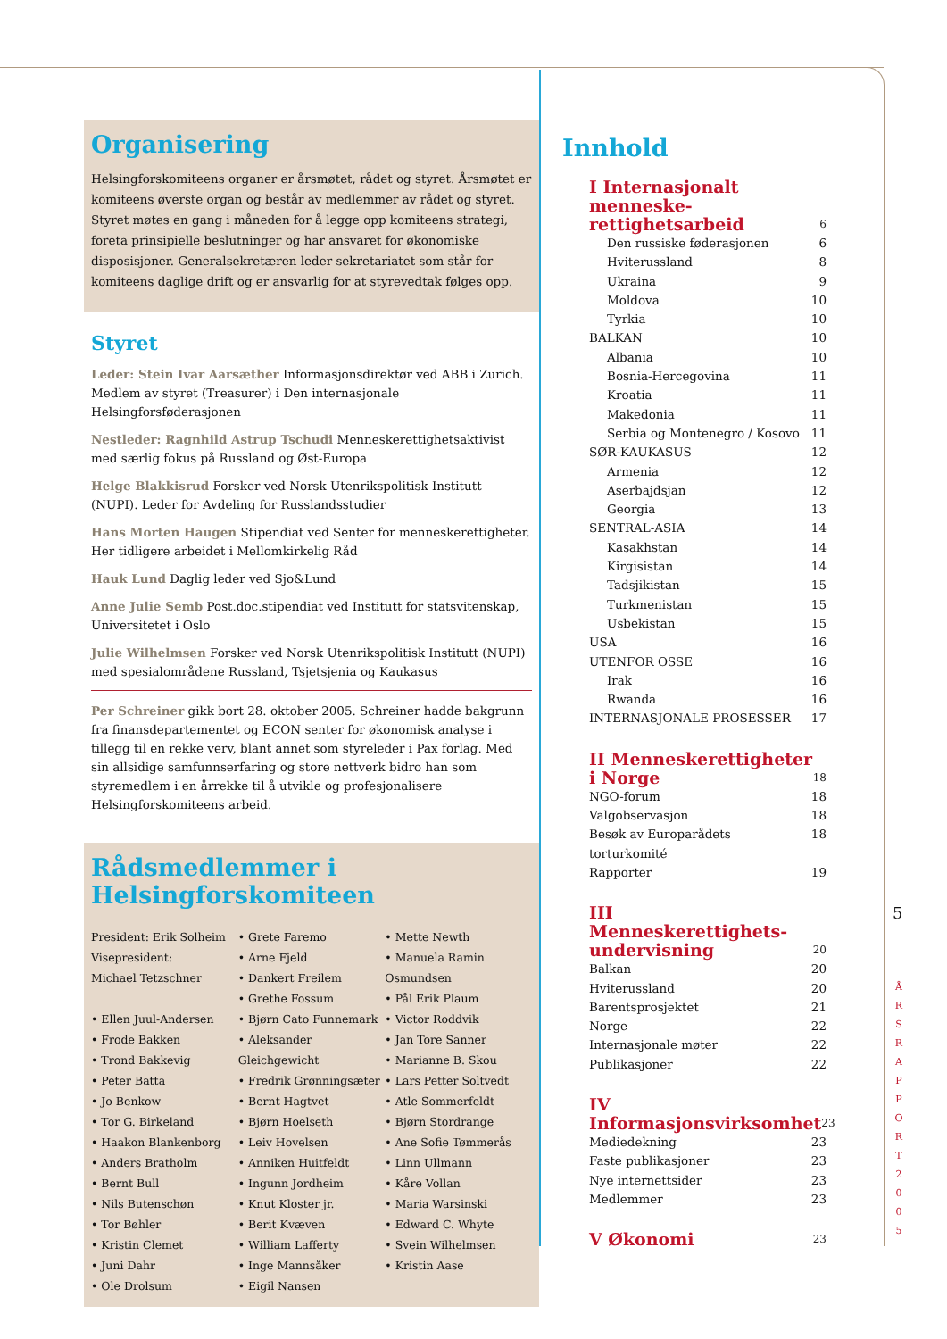Organisering
Helsingforskomiteens organer er årsmøtet, rådet og styret. Årsmøtet er komiteens øverste organ og består av medlemmer av rådet og styret. Styret møtes en gang i måneden for å legge opp komiteens strategi, foreta prinsipielle beslutninger og har ansvaret for økonomiske disposisjoner. Generalsekretæren leder sekretariatet som står for komiteens daglige drift og er ansvarlig for at styrevedtak følges opp.
Styret
Leder: Stein Ivar Aarsæther Informasjonsdirektør ved ABB i Zurich. Medlem av styret (Treasurer) i Den internasjonale Helsingforsføderasjonen
Nestleder: Ragnhild Astrup Tschudi Menneskerettighetsaktivist med særlig fokus på Russland og Øst-Europa
Helge Blakkisrud Forsker ved Norsk Utenrikspolitisk Institutt (NUPI). Leder for Avdeling for Russlandsstudier
Hans Morten Haugen Stipendiat ved Senter for menneskerettigheter. Her tidligere arbeidet i Mellomkirkelig Råd
Hauk Lund Daglig leder ved Sjo&Lund
Anne Julie Semb Post.doc.stipendiat ved Institutt for statsvitenskap, Universitetet i Oslo
Julie Wilhelmsen Forsker ved Norsk Utenrikspolitisk Institutt (NUPI) med spesialområdene Russland, Tsjetsjenia og Kaukasus
Per Schreiner gikk bort 28. oktober 2005. Schreiner hadde bakgrunn fra finansdepartementet og ECON senter for økonomisk analyse i tillegg til en rekke verv, blant annet som styreleder i Pax forlag. Med sin allsidige samfunnserfaring og store nettverk bidro han som styremedlem i en årrekke til å utvikle og profesjonalisere Helsingforskomiteens arbeid.
Rådsmedlemmer i Helsingforskomiteen
President: Erik Solheim
Visepresident:
Michael Tetzschner
• Ellen Juul-Andersen
• Frode Bakken
• Trond Bakkevig
• Peter Batta
• Jo Benkow
• Tor G. Birkeland
• Haakon Blankenborg
• Anders Bratholm
• Bernt Bull
• Nils Butenschøn
• Tor Bøhler
• Kristin Clemet
• Juni Dahr
• Ole Drolsum
• Grete Faremo
• Arne Fjeld
• Dankert Freilem
• Grethe Fossum
• Bjørn Cato Funnemark
• Aleksander Gleichgewicht
• Fredrik Grønningsæter
• Bernt Hagtvet
• Bjørn Hoelseth
• Leiv Hovelsen
• Anniken Huitfeldt
• Ingunn Jordheim
• Knut Kloster jr.
• Berit Kvæven
• William Lafferty
• Inge Mannsåker
• Eigil Nansen
• Mette Newth
• Manuela Ramin Osmundsen
• Pål Erik Plaum
• Victor Roddvik
• Jan Tore Sanner
• Marianne B. Skou
• Lars Petter Soltvedt
• Atle Sommerfeldt
• Bjørn Stordrange
• Ane Sofie Tømmerås
• Linn Ullmann
• Kåre Vollan
• Maria Warsinski
• Edward C. Whyte
• Svein Wilhelmsen
• Kristin Aase
Innhold
I Internasjonalt menneske-
rettighetsarbeid 6
Den russiske føderasjonen 6
Hviterussland 8
Ukraina 9
Moldova 10
Tyrkia 10
BALKAN 10
Albania 10
Bosnia-Hercegovina 11
Kroatia 11
Makedonia 11
Serbia og Montenegro / Kosovo 11
SØR-KAUKASUS 12
Armenia 12
Aserbajdsjan 12
Georgia 13
SENTRAL-ASIA 14
Kasakhstan 14
Kirgisistan 14
Tadsjikistan 15
Turkmenistan 15
Usbekistan 15
USA 16
UTENFOR OSSE 16
Irak 16
Rwanda 16
INTERNASJONALE PROSESSER 17
II Menneskerettigheter
i Norge 18
NGO-forum 18
Valgobservasjon 18
Besøk av Europarådets torturkomité 18
Rapporter 19
III Menneskerettighets-
undervisning 20
Balkan 20
Hviterussland 20
Barentsprosjektet 21
Norge 22
Internasjonale møter 22
Publikasjoner 22
IV Informasjonsvirksomhet 23
Mediedekning 23
Faste publikasjoner 23
Nye internettsider 23
Medlemmer 23
V Økonomi 23
5
Å R S R A P P O R T 2 0 0 5